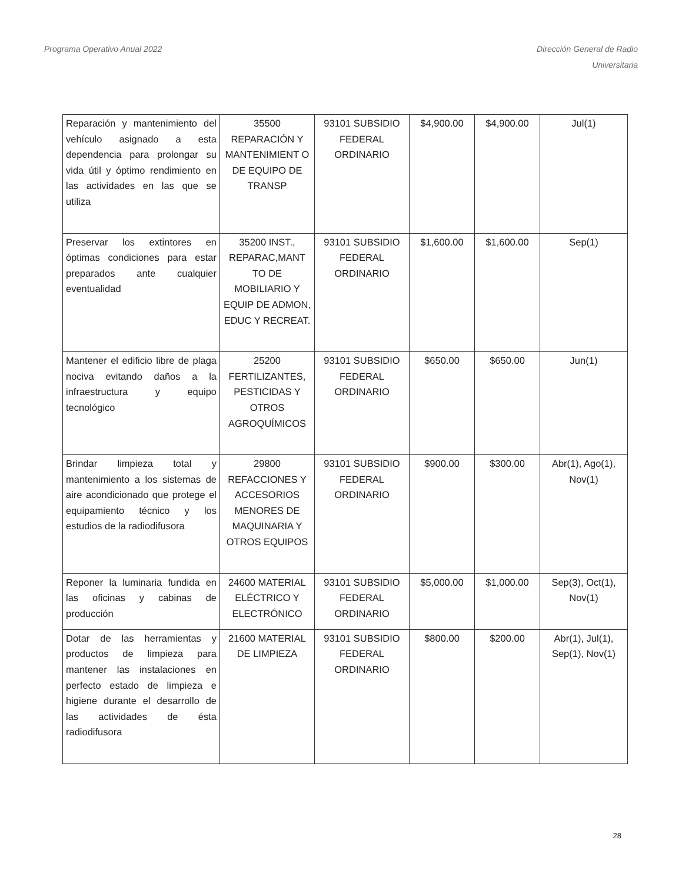Programa Operativo Anual 2022 Dirección General de Radio
Universitaria
| Reparación y mantenimiento del vehículo asignado a esta dependencia para prolongar su vida útil y óptimo rendimiento en las actividades en las que se utiliza | 35500 REPARACIÓN Y MANTENIMIENT O DE EQUIPO DE TRANSP | 93101 SUBSIDIO FEDERAL ORDINARIO | $4,900.00 | $4,900.00 | Jul(1) |
| Preservar los extintores en óptimas condiciones para estar preparados ante cualquier eventualidad | 35200 INST., REPARAC,MANT TO DE MOBILIARIO Y EQUIP DE ADMON, EDUC Y RECREAT. | 93101 SUBSIDIO FEDERAL ORDINARIO | $1,600.00 | $1,600.00 | Sep(1) |
| Mantener el edificio libre de plaga nociva evitando daños a la infraestructura y equipo tecnológico | 25200 FERTILIZANTES, PESTICIDAS Y OTROS AGROQUÍMICOS | 93101 SUBSIDIO FEDERAL ORDINARIO | $650.00 | $650.00 | Jun(1) |
| Brindar limpieza total y mantenimiento a los sistemas de aire acondicionado que protege el equipamiento técnico y los estudios de la radiodifusora | 29800 REFACCIONES Y ACCESORIOS MENORES DE MAQUINARIA Y OTROS EQUIPOS | 93101 SUBSIDIO FEDERAL ORDINARIO | $900.00 | $300.00 | Abr(1), Ago(1), Nov(1) |
| Reponer la luminaria fundida en las oficinas y cabinas de producción | 24600 MATERIAL ELÉCTRICO Y ELECTRÓNICO | 93101 SUBSIDIO FEDERAL ORDINARIO | $5,000.00 | $1,000.00 | Sep(3), Oct(1), Nov(1) |
| Dotar de las herramientas y productos de limpieza para mantener las instalaciones en perfecto estado de limpieza e higiene durante el desarrollo de las actividades de ésta radiodifusora | 21600 MATERIAL DE LIMPIEZA | 93101 SUBSIDIO FEDERAL ORDINARIO | $800.00 | $200.00 | Abr(1), Jul(1), Sep(1), Nov(1) |
28